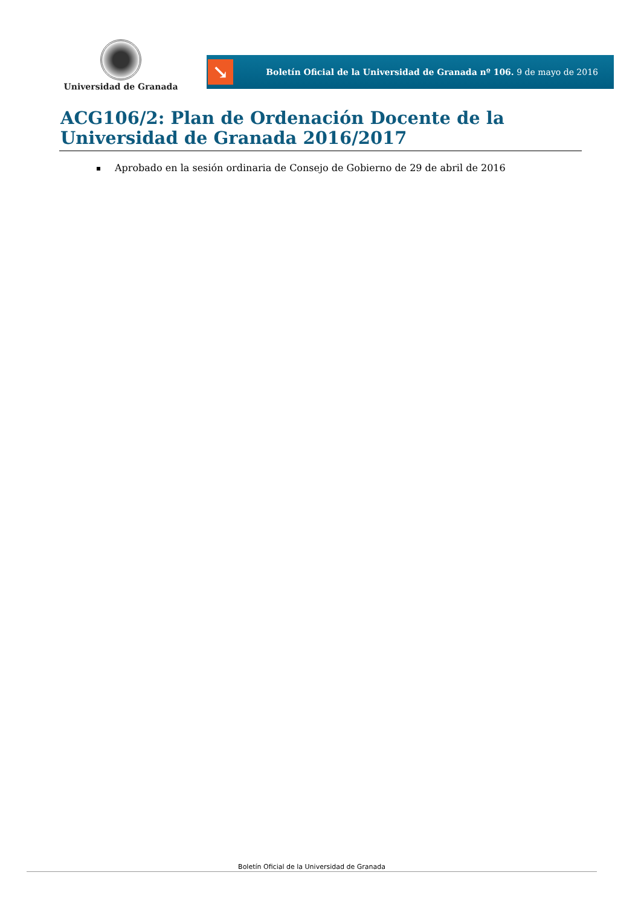Universidad de Granada
↘
Boletín Oficial de la Universidad de Granada nº 106. 9 de mayo de 2016
ACG106/2: Plan de Ordenación Docente de la Universidad de Granada 2016/2017
Aprobado en la sesión ordinaria de Consejo de Gobierno de 29 de abril de 2016
Boletín Oficial de la Universidad de Granada